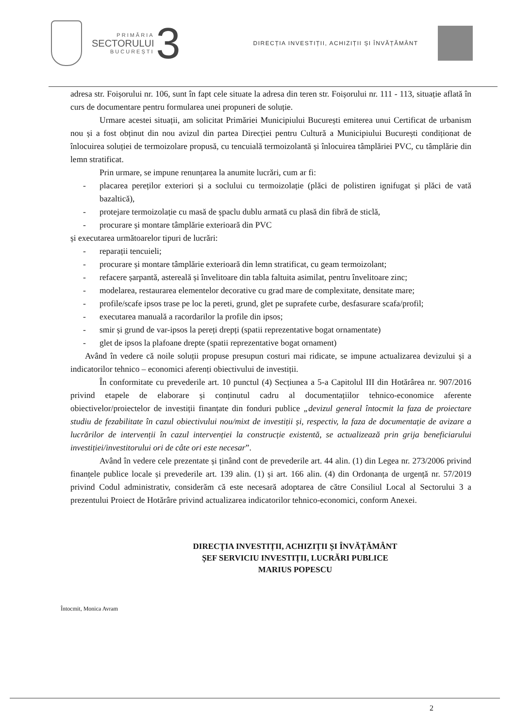PRIMĂRIA
SECTORULUI
BUCUREȘTI
3
DIRECȚIA INVESTIȚII, ACHIZIȚII ȘI ÎNVĂȚĂMÂNT
adresa str. Foișorului nr. 106, sunt în fapt cele situate la adresa din teren str. Foișorului nr. 111 - 113, situație aflată în curs de documentare pentru formularea unei propuneri de soluție.
Urmare acestei situații, am solicitat Primăriei Municipiului București emiterea unui Certificat de urbanism nou și a fost obținut din nou avizul din partea Direcției pentru Cultură a Municipiului București condiționat de înlocuirea soluției de termoizolare propusă, cu tencuială termoizolantă și înlocuirea tâmplăriei PVC, cu tâmplărie din lemn stratificat.
Prin urmare, se impune renunțarea la anumite lucrări, cum ar fi:
- placarea pereților exteriori și a soclului cu termoizolație (plăci de polistiren ignifugat și plăci de vată bazaltică),
- protejare termoizolație cu masă de șpaclu dublu armată cu plasă din fibră de sticlă,
- procurare și montare tâmplărie exterioară din PVC
și executarea următoarelor tipuri de lucrări:
- reparații tencuieli;
- procurare și montare tâmplărie exterioară din lemn stratificat, cu geam termoizolant;
- refacere șarpantă, astereală și învelitoare din tabla faltuita asimilat, pentru învelitoare zinc;
- modelarea, restaurarea elementelor decorative cu grad mare de complexitate, densitate mare;
- profile/scafe ipsos trase pe loc la pereti, grund, glet pe suprafete curbe, desfasurare scafa/profil;
- executarea manuală a racordarilor la profile din ipsos;
- smir și grund de var-ipsos la pereți drepți (spatii reprezentative bogat ornamentate)
- glet de ipsos la plafoane drepte (spatii reprezentative bogat ornament)
Având în vedere că noile soluții propuse presupun costuri mai ridicate, se impune actualizarea devizului și a indicatorilor tehnico – economici aferenți obiectivului de investiții.
În conformitate cu prevederile art. 10 punctul (4) Secțiunea a 5-a Capitolul III din Hotărârea nr. 907/2016 privind etapele de elaborare și conținutul cadru al documentațiilor tehnico-economice aferente obiectivelor/proiectelor de investiții finanțate din fonduri publice „devizul general întocmit la faza de proiectare studiu de fezabilitate în cazul obiectivului nou/mixt de investiții și, respectiv, la faza de documentație de avizare a lucrărilor de intervenții în cazul intervenției la construcție existentă, se actualizează prin grija beneficiarului investiției/investitorului ori de câte ori este necesar”.
Având în vedere cele prezentate și ținând cont de prevederile art. 44 alin. (1) din Legea nr. 273/2006 privind finanțele publice locale și prevederile art. 139 alin. (1) și art. 166 alin. (4) din Ordonanța de urgență nr. 57/2019 privind Codul administrativ, considerăm că este necesară adoptarea de către Consiliul Local al Sectorului 3 a prezentului Proiect de Hotărâre privind actualizarea indicatorilor tehnico-economici, conform Anexei.
DIRECȚIA INVESTIȚII, ACHIZIȚII ȘI ÎNVĂȚĂMÂNT
ȘEF SERVICIU INVESTIȚII, LUCRĂRI PUBLICE
MARIUS POPESCU
Întocmit, Monica Avram
2